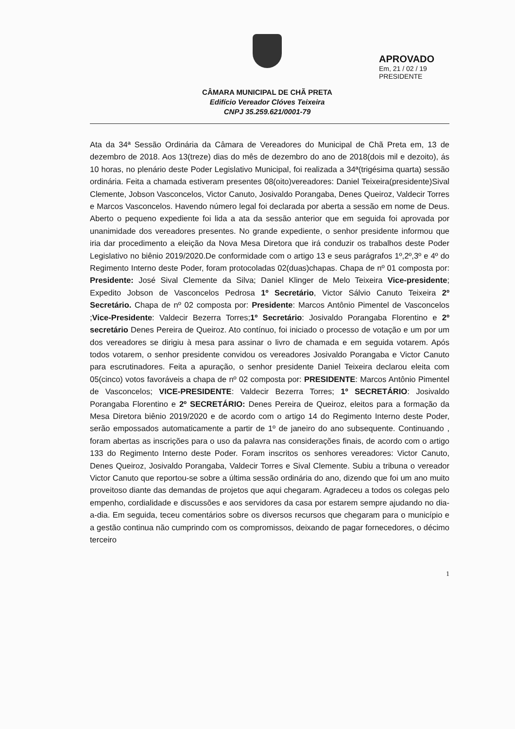CÂMARA MUNICIPAL DE CHÃ PRETA
Edifício Vereador Clóves Teixeira
CNPJ 35.259.621/0001-79
APROVADO
Em, 21 / 02 / 19
PRESIDENTE
Ata da 34ª Sessão Ordinária da Câmara de Vereadores do Municipal de Chã Preta em, 13 de dezembro de 2018. Aos 13(treze) dias do mês de dezembro do ano de 2018(dois mil e dezoito), ás 10 horas, no plenário deste Poder Legislativo Municipal, foi realizada a 34ª(trigésima quarta) sessão ordinária. Feita a chamada estiveram presentes 08(oito)vereadores: Daniel Teixeira(presidente)Sival Clemente, Jobson Vasconcelos, Victor Canuto, Josivaldo Porangaba, Denes Queiroz, Valdecir Torres e Marcos Vasconcelos. Havendo número legal foi declarada por aberta a sessão em nome de Deus. Aberto o pequeno expediente foi lida a ata da sessão anterior que em seguida foi aprovada por unanimidade dos vereadores presentes. No grande expediente, o senhor presidente informou que iria dar procedimento a eleição da Nova Mesa Diretora que irá conduzir os trabalhos deste Poder Legislativo no biênio 2019/2020.De conformidade com o artigo 13 e seus parágrafos 1º,2º,3º e 4º do Regimento Interno deste Poder, foram protocoladas 02(duas)chapas. Chapa de nº 01 composta por: Presidente: José Sival Clemente da Silva; Daniel Klinger de Melo Teixeira Vice-presidente; Expedito Jobson de Vasconcelos Pedrosa 1º Secretário, Victor Sálvio Canuto Teixeira 2º Secretário. Chapa de nº 02 composta por: Presidente: Marcos Antônio Pimentel de Vasconcelos ;Vice-Presidente: Valdecir Bezerra Torres;1º Secretário: Josivaldo Porangaba Florentino e 2º secretário Denes Pereira de Queiroz. Ato contínuo, foi iniciado o processo de votação e um por um dos vereadores se dirigiu à mesa para assinar o livro de chamada e em seguida votarem. Após todos votarem, o senhor presidente convidou os vereadores Josivaldo Porangaba e Victor Canuto para escrutinadores. Feita a apuração, o senhor presidente Daniel Teixeira declarou eleita com 05(cinco) votos favoráveis a chapa de nº 02 composta por: PRESIDENTE: Marcos Antônio Pimentel de Vasconcelos; VICE-PRESIDENTE: Valdecir Bezerra Torres; 1º SECRETÁRIO: Josivaldo Porangaba Florentino e 2º SECRETÁRIO: Denes Pereira de Queiroz, eleitos para a formação da Mesa Diretora biênio 2019/2020 e de acordo com o artigo 14 do Regimento Interno deste Poder, serão empossados automaticamente a partir de 1º de janeiro do ano subsequente. Continuando , foram abertas as inscrições para o uso da palavra nas considerações finais, de acordo com o artigo 133 do Regimento Interno deste Poder. Foram inscritos os senhores vereadores: Victor Canuto, Denes Queiroz, Josivaldo Porangaba, Valdecir Torres e Sival Clemente. Subiu a tribuna o vereador Victor Canuto que reportou-se sobre a última sessão ordinária do ano, dizendo que foi um ano muito proveitoso diante das demandas de projetos que aqui chegaram. Agradeceu a todos os colegas pelo empenho, cordialidade e discussões e aos servidores da casa por estarem sempre ajudando no dia-a-dia. Em seguida, teceu comentários sobre os diversos recursos que chegaram para o município e a gestão continua não cumprindo com os compromissos, deixando de pagar fornecedores, o décimo terceiro
1